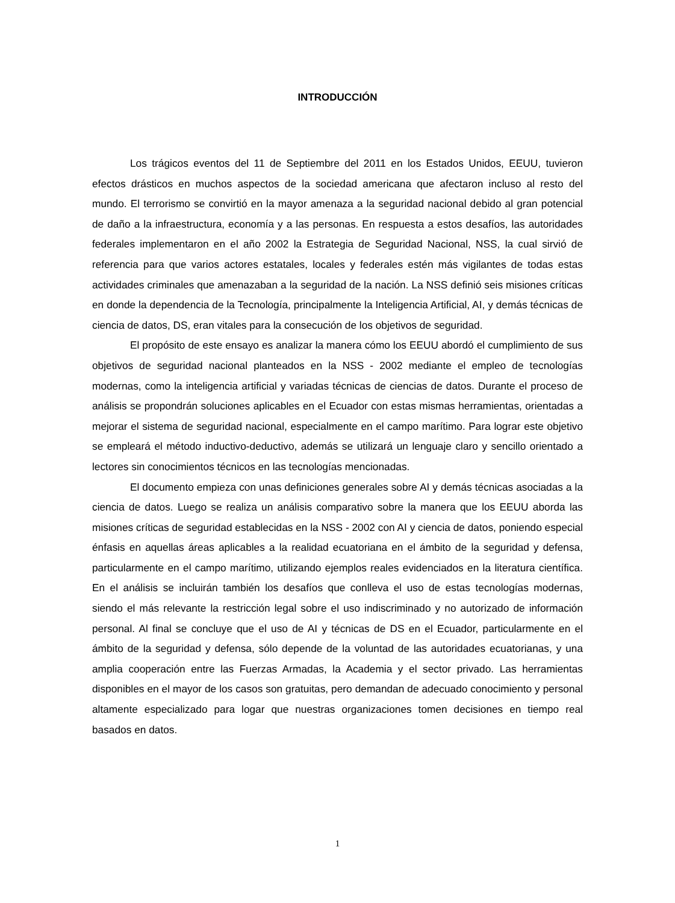INTRODUCCIÓN
Los trágicos eventos del 11 de Septiembre del 2011 en los Estados Unidos, EEUU, tuvieron efectos drásticos en muchos aspectos de la sociedad americana que afectaron incluso al resto del mundo. El terrorismo se convirtió en la mayor amenaza a la seguridad nacional debido al gran potencial de daño a la infraestructura, economía y a las personas. En respuesta a estos desafíos, las autoridades federales implementaron en el año 2002 la Estrategia de Seguridad Nacional, NSS, la cual sirvió de referencia para que varios actores estatales, locales y federales estén más vigilantes de todas estas actividades criminales que amenazaban a la seguridad de la nación. La NSS definió seis misiones críticas en donde la dependencia de la Tecnología, principalmente la Inteligencia Artificial, AI, y demás técnicas de ciencia de datos, DS, eran vitales para la consecución de los objetivos de seguridad.
El propósito de este ensayo es analizar la manera cómo los EEUU abordó el cumplimiento de sus objetivos de seguridad nacional planteados en la NSS - 2002 mediante el empleo de tecnologías modernas, como la inteligencia artificial y variadas técnicas de ciencias de datos. Durante el proceso de análisis se propondrán soluciones aplicables en el Ecuador con estas mismas herramientas, orientadas a mejorar el sistema de seguridad nacional, especialmente en el campo marítimo. Para lograr este objetivo se empleará el método inductivo-deductivo, además se utilizará un lenguaje claro y sencillo orientado a lectores sin conocimientos técnicos en las tecnologías mencionadas.
El documento empieza con unas definiciones generales sobre AI y demás técnicas asociadas a la ciencia de datos. Luego se realiza un análisis comparativo sobre la manera que los EEUU aborda las misiones críticas de seguridad establecidas en la NSS - 2002 con AI y ciencia de datos, poniendo especial énfasis en aquellas áreas aplicables a la realidad ecuatoriana en el ámbito de la seguridad y defensa, particularmente en el campo marítimo, utilizando ejemplos reales evidenciados en la literatura científica. En el análisis se incluirán también los desafíos que conlleva el uso de estas tecnologías modernas, siendo el más relevante la restricción legal sobre el uso indiscriminado y no autorizado de información personal. Al final se concluye que el uso de AI y técnicas de DS en el Ecuador, particularmente en el ámbito de la seguridad y defensa, sólo depende de la voluntad de las autoridades ecuatorianas, y una amplia cooperación entre las Fuerzas Armadas, la Academia y el sector privado. Las herramientas disponibles en el mayor de los casos son gratuitas, pero demandan de adecuado conocimiento y personal altamente especializado para logar que nuestras organizaciones tomen decisiones en tiempo real basados en datos.
1